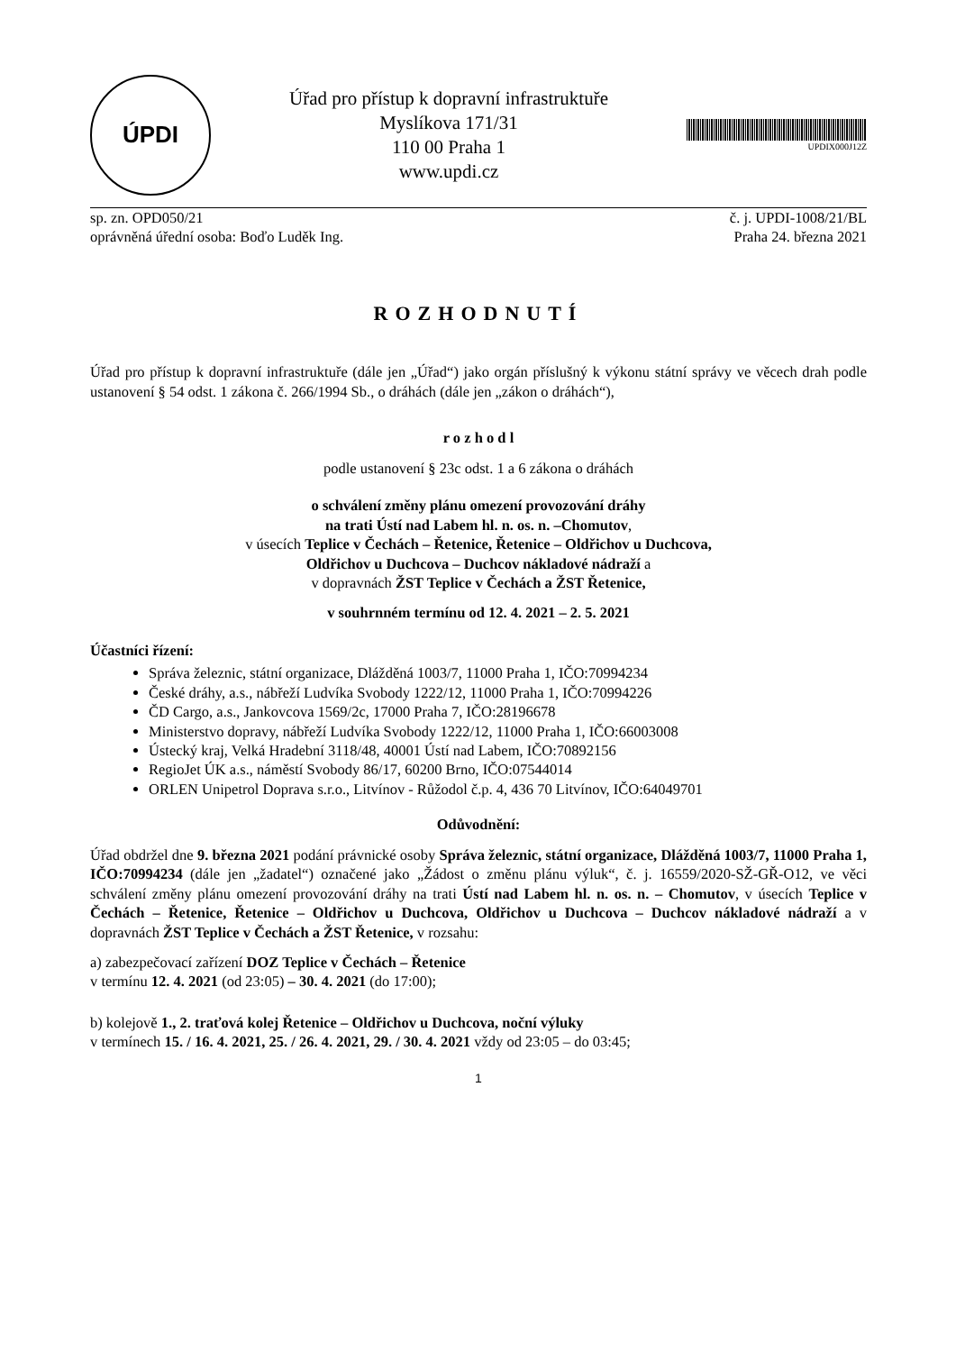ÚPDI
Úřad pro přístup k dopravní infrastruktuře
Myslíkova 171/31
110 00 Praha 1
www.updi.cz
UPDIX000J12Z
sp. zn. OPD050/21 č. j. UPDI-1008/21/BL
oprávněná úřední osoba: Boďo Luděk Ing. Praha 24. března 2021
ROZHODNUTÍ
Úřad pro přístup k dopravní infrastruktuře (dále jen „Úřad“) jako orgán příslušný k výkonu státní správy ve věcech drah podle ustanovení § 54 odst. 1 zákona č. 266/1994 Sb., o dráhách (dále jen „zákon o dráhách“),
r o z h o d l
podle ustanovení § 23c odst. 1 a 6 zákona o dráhách
o schválení změny plánu omezení provozování dráhy
na trati Ústí nad Labem hl. n. os. n. –Chomutov,
v úsecích Teplice v Čechách – Řetenice, Řetenice – Oldřichov u Duchcova,
Oldřichov u Duchcova – Duchcov nákladové nádraží a
v dopravnách ŽST Teplice v Čechách a ŽST Řetenice,
v souhrnném termínu od 12. 4. 2021 – 2. 5. 2021
Účastníci řízení:
Správa železnic, státní organizace, Dlážděná 1003/7, 11000 Praha 1, IČO:70994234
České dráhy, a.s., nábřeží Ludvíka Svobody 1222/12, 11000 Praha 1, IČO:70994226
ČD Cargo, a.s., Jankovcova 1569/2c, 17000 Praha 7, IČO:28196678
Ministerstvo dopravy, nábřeží Ludvíka Svobody 1222/12, 11000 Praha 1, IČO:66003008
Ústecký kraj, Velká Hradební 3118/48, 40001 Ústí nad Labem, IČO:70892156
RegioJet ÚK a.s., náměstí Svobody 86/17, 60200 Brno, IČO:07544014
ORLEN Unipetrol Doprava s.r.o., Litvínov - Růžodol č.p. 4, 436 70 Litvínov, IČO:64049701
Odůvodnění:
Úřad obdržel dne 9. března 2021 podání právnické osoby Správa železnic, státní organizace, Dlážděná 1003/7, 11000 Praha 1, IČO:70994234 (dále jen „žadatel“) označené jako „Žádost o změnu plánu výluk“, č. j. 16559/2020-SŽ-GŘ-O12, ve věci schválení změny plánu omezení provozování dráhy na trati Ústí nad Labem hl. n. os. n. – Chomutov, v úsecích Teplice v Čechách – Řetenice, Řetenice – Oldřichov u Duchcova, Oldřichov u Duchcova – Duchcov nákladové nádraží a v dopravnách ŽST Teplice v Čechách a ŽST Řetenice, v rozsahu:
a) zabezpečovací zařízení DOZ Teplice v Čechách – Řetenice
v termínu 12. 4. 2021 (od 23:05) – 30. 4. 2021 (do 17:00);
b) kolejově 1., 2. traťová kolej Řetenice – Oldřichov u Duchcova, noční výluky
v termínech 15. / 16. 4. 2021, 25. / 26. 4. 2021, 29. / 30. 4. 2021 vždy od 23:05 – do 03:45;
1